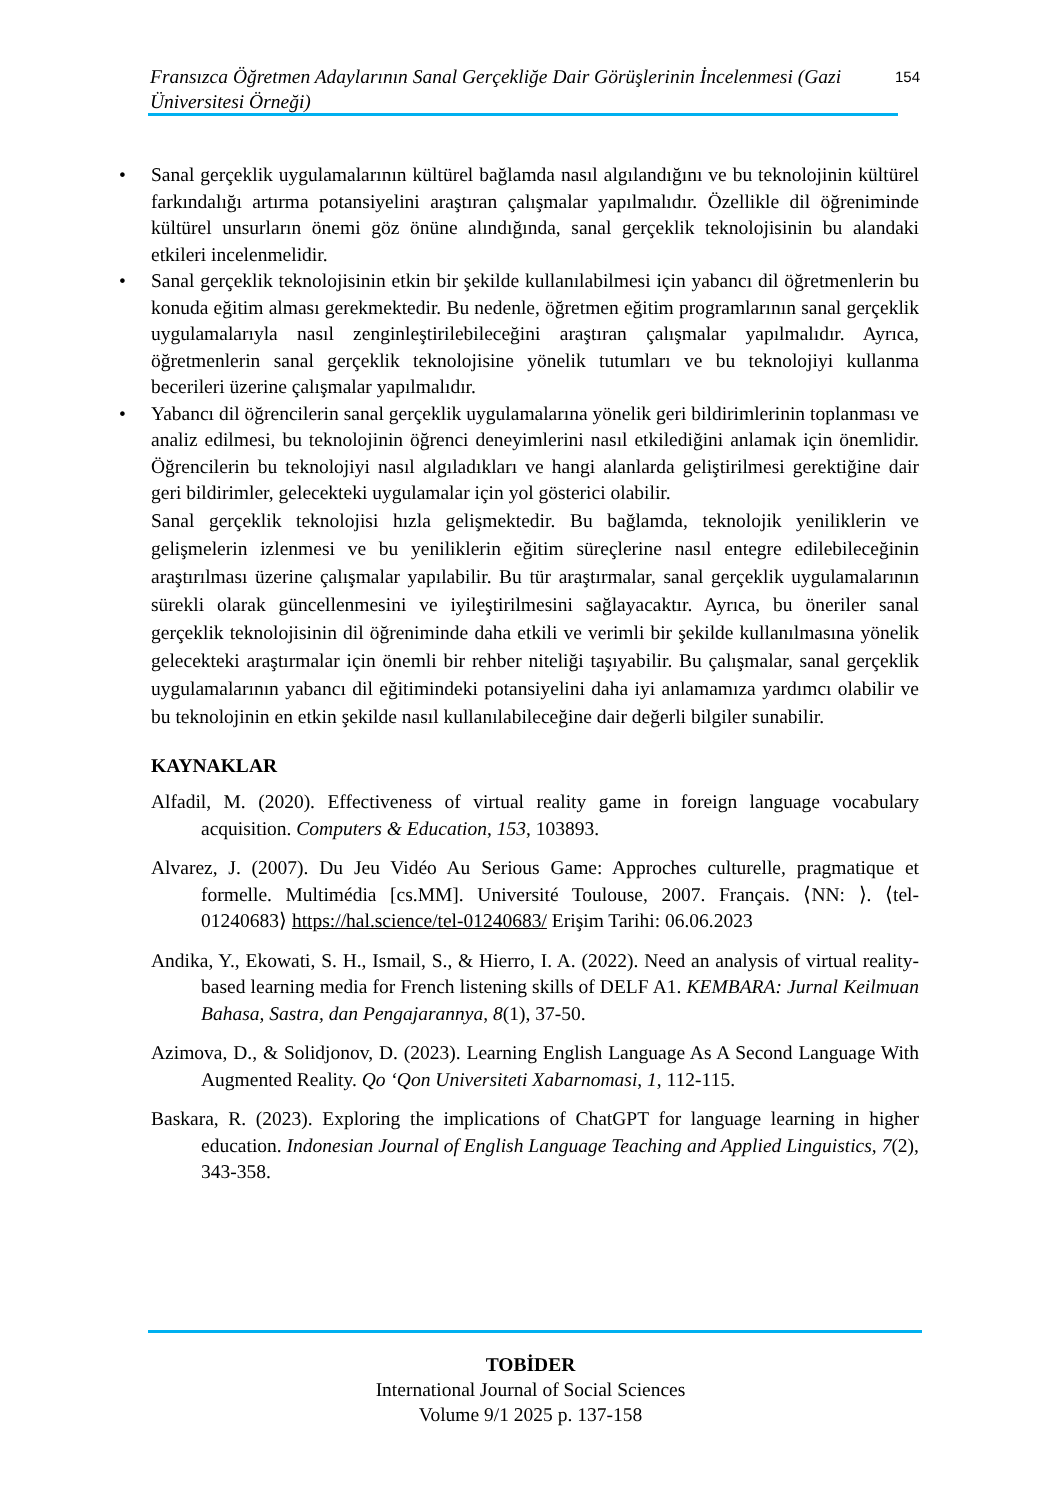Fransızca Öğretmen Adaylarının Sanal Gerçekliğe Dair Görüşlerinin İncelenmesi (Gazi Üniversitesi Örneği)
154
• Sanal gerçeklik uygulamalarının kültürel bağlamda nasıl algılandığını ve bu teknolojinin kültürel farkındalığı artırma potansiyelini araştıran çalışmalar yapılmalıdır. Özellikle dil öğreniminde kültürel unsurların önemi göz önüne alındığında, sanal gerçeklik teknolojisinin bu alandaki etkileri incelenmelidir.
• Sanal gerçeklik teknolojisinin etkin bir şekilde kullanılabilmesi için yabancı dil öğretmenlerin bu konuda eğitim alması gerekmektedir. Bu nedenle, öğretmen eğitim programlarının sanal gerçeklik uygulamalarıyla nasıl zenginleştirilebileceğini araştıran çalışmalar yapılmalıdır. Ayrıca, öğretmenlerin sanal gerçeklik teknolojisine yönelik tutumları ve bu teknolojiyi kullanma becerileri üzerine çalışmalar yapılmalıdır.
• Yabancı dil öğrencilerin sanal gerçeklik uygulamalarına yönelik geri bildirimlerinin toplanması ve analiz edilmesi, bu teknolojinin öğrenci deneyimlerini nasıl etkilediğini anlamak için önemlidir. Öğrencilerin bu teknolojiyi nasıl algıladıkları ve hangi alanlarda geliştirilmesi gerektiğine dair geri bildirimler, gelecekteki uygulamalar için yol gösterici olabilir.
Sanal gerçeklik teknolojisi hızla gelişmektedir. Bu bağlamda, teknolojik yeniliklerin ve gelişmelerin izlenmesi ve bu yeniliklerin eğitim süreçlerine nasıl entegre edilebileceğinin araştırılması üzerine çalışmalar yapılabilir. Bu tür araştırmalar, sanal gerçeklik uygulamalarının sürekli olarak güncellenmesini ve iyileştirilmesini sağlayacaktır. Ayrıca, bu öneriler sanal gerçeklik teknolojisinin dil öğreniminde daha etkili ve verimli bir şekilde kullanılmasına yönelik gelecekteki araştırmalar için önemli bir rehber niteliği taşıyabilir. Bu çalışmalar, sanal gerçeklik uygulamalarının yabancı dil eğitimindeki potansiyelini daha iyi anlamamıza yardımcı olabilir ve bu teknolojinin en etkin şekilde nasıl kullanılabileceğine dair değerli bilgiler sunabilir.
KAYNAKLAR
Alfadil, M. (2020). Effectiveness of virtual reality game in foreign language vocabulary acquisition. Computers & Education, 153, 103893.
Alvarez, J. (2007). Du Jeu Vidéo Au Serious Game: Approches culturelle, pragmatique et formelle. Multimédia [cs.MM]. Université Toulouse, 2007. Français. ⟨NN: ⟩. ⟨tel-01240683⟩ https://hal.science/tel-01240683/ Erişim Tarihi: 06.06.2023
Andika, Y., Ekowati, S. H., Ismail, S., & Hierro, I. A. (2022). Need an analysis of virtual reality-based learning media for French listening skills of DELF A1. KEMBARA: Jurnal Keilmuan Bahasa, Sastra, dan Pengajarannya, 8(1), 37-50.
Azimova, D., & Solidjonov, D. (2023). Learning English Language As A Second Language With Augmented Reality. Qo ‘Qon Universiteti Xabarnomasi, 1, 112-115.
Baskara, R. (2023). Exploring the implications of ChatGPT for language learning in higher education. Indonesian Journal of English Language Teaching and Applied Linguistics, 7(2), 343-358.
TOBİDER
International Journal of Social Sciences
Volume 9/1 2025 p. 137-158